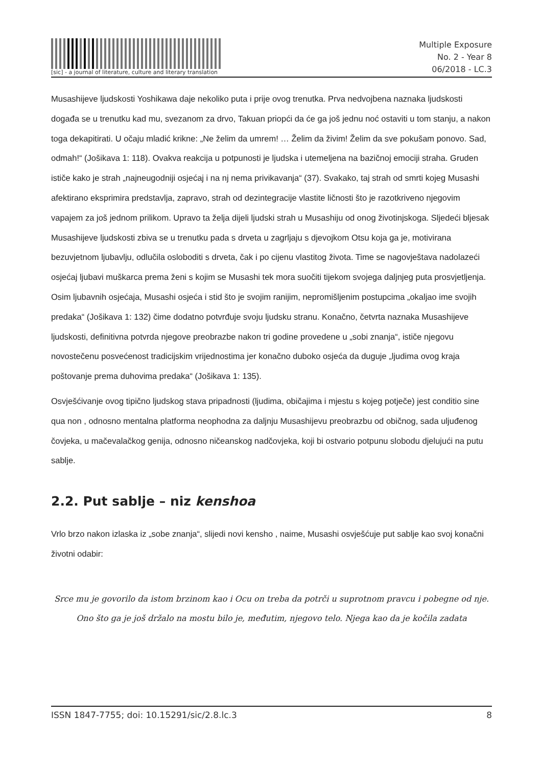[sic] - a journal of literature, culture and literary translation
Multiple Exposure
No. 2 - Year 8
06/2018 - LC.3
Musashijeve ljudskosti Yoshikawa daje nekoliko puta i prije ovog trenutka. Prva nedvojbena naznaka ljudskosti događa se u trenutku kad mu, svezanom za drvo, Takuan priopći da će ga još jednu noć ostaviti u tom stanju, a nakon toga dekapitirati. U očaju mladić krikne: „Ne želim da umrem! … Želim da živim! Želim da sve pokušam ponovo. Sad, odmah!“ (Jošikava 1: 118). Ovakva reakcija u potpunosti je ljudska i utemeljena na bazičnoj emociji straha. Gruden ističe kako je strah „najneugodniji osjećaj i na nj nema privikavanja“ (37). Svakako, taj strah od smrti kojeg Musashi afektirano eksprimira predstavlja, zapravo, strah od dezintegracije vlastite ličnosti što je razotkriveno njegovim vapajem za još jednom prilikom. Upravo ta želja dijeli ljudski strah u Musashiju od onog životinjskoga. Sljedeći bljesak Musashijeve ljudskosti zbiva se u trenutku pada s drveta u zagrljaju s djevojkom Otsu koja ga je, motivirana bezuvjetnom ljubavlju, odlučila osloboditi s drveta, čak i po cijenu vlastitog života. Time se nagovještava nadolazeći osjećaj ljubavi muškarca prema ženi s kojim se Musashi tek mora suočiti tijekom svojega daljnjeg puta prosvjetljenja. Osim ljubavnih osjećaja, Musashi osjeća i stid što je svojim ranijim, nepromišljenim postupcima „okaljao ime svojih predaka“ (Jošikava 1: 132) čime dodatno potvrđuje svoju ljudsku stranu. Konačno, četvrta naznaka Musashijeve ljudskosti, definitivna potvrda njegove preobrazbe nakon tri godine provedene u „sobi znanja“, ističe njegovu novostečenu posvećenost tradicijskim vrijednostima jer konačno duboko osjeća da duguje „ljudima ovog kraja poštovanje prema duhovima predaka“ (Jošikava 1: 135).
Osvješćivanje ovog tipično ljudskog stava pripadnosti (ljudima, običajima i mjestu s kojeg potječe) jest conditio sine qua non , odnosno mentalna platforma neophodna za daljnju Musashijevu preobrazbu od običnog, sada uljuđenog čovjeka, u mačevalačkog genija, odnosno ničeanskog nadčovjeka, koji bi ostvario potpunu slobodu djelujući na putu sablje.
2.2. Put sablje – niz kenshoa
Vrlo brzo nakon izlaska iz „sobe znanja“, slijedi novi kensho , naime, Musashi osvješćuje put sablje kao svoj konačni životni odabir:
Srce mu je govorilo da istom brzinom kao i Ocu on treba da potrči u suprotnom pravcu i pobegne od nje. Ono što ga je još držalo na mostu bilo je, međutim, njegovo telo. Njega kao da je kočila zadata
ISSN 1847-7755; doi: 10.15291/sic/2.8.lc.3 8